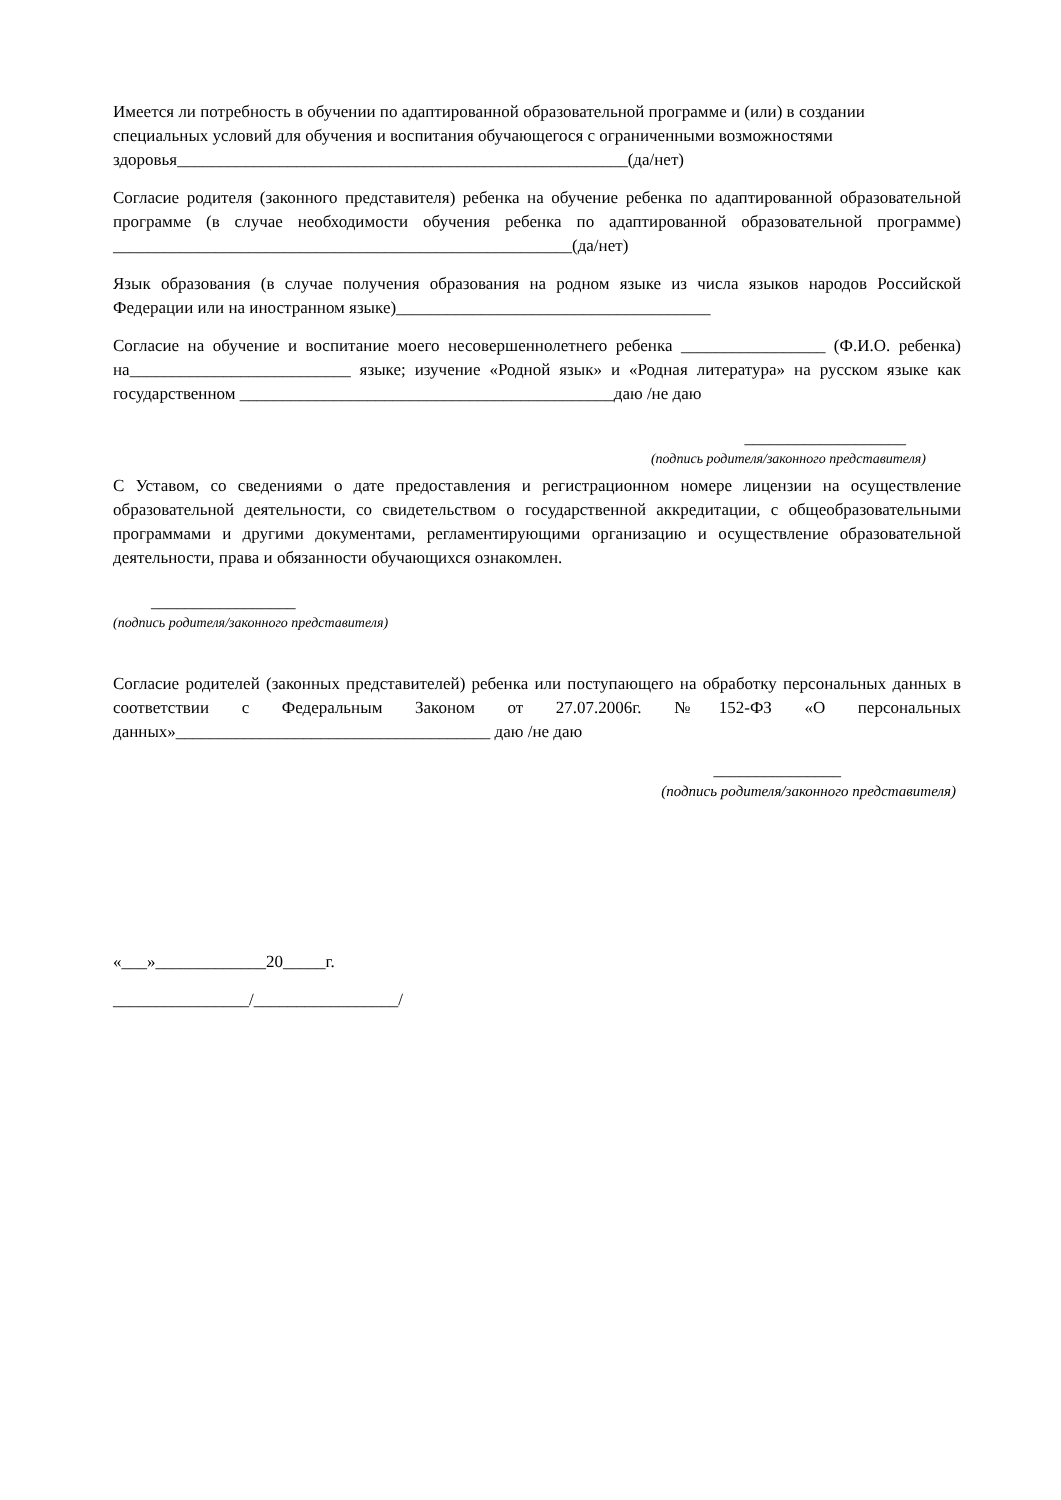Имеется ли потребность в обучении по адаптированной образовательной программе и (или) в создании специальных условий для обучения и воспитания обучающегося с ограниченными возможностями здоровья_____________________________________________________(да/нет)
Согласие родителя (законного представителя) ребенка на обучение ребенка по адаптированной образовательной программе (в случае необходимости обучения ребенка по адаптированной образовательной программе) ______________________________________________________(да/нет)
Язык образования (в случае получения образования на родном языке из числа языков народов Российской Федерации или на иностранном языке)_____________________________________
Согласие на обучение и воспитание моего несовершеннолетнего ребенка _________________ (Ф.И.О. ребенка) на__________________________ языке; изучение «Родной язык» и «Родная литература» на русском языке как государственном ____________________________________________даю /не даю
___________________
(подпись родителя/законного представителя)
С Уставом, со сведениями о дате предоставления и регистрационном номере лицензии на осуществление образовательной деятельности, со свидетельством о государственной аккредитации, с общеобразовательными программами и другими документами, регламентирующими организацию и осуществление образовательной деятельности, права и обязанности обучающихся ознакомлен.
_________________
(подпись родителя/законного представителя)
Согласие родителей (законных представителей) ребенка или поступающего на обработку персональных данных в соответствии с Федеральным Законом от 27.07.2006г. №152-ФЗ «О персональных данных»_____________________________________ даю /не даю
_______________
(подпись родителя/законного представителя)
«___»_____________20_____г.
________________/_________________/